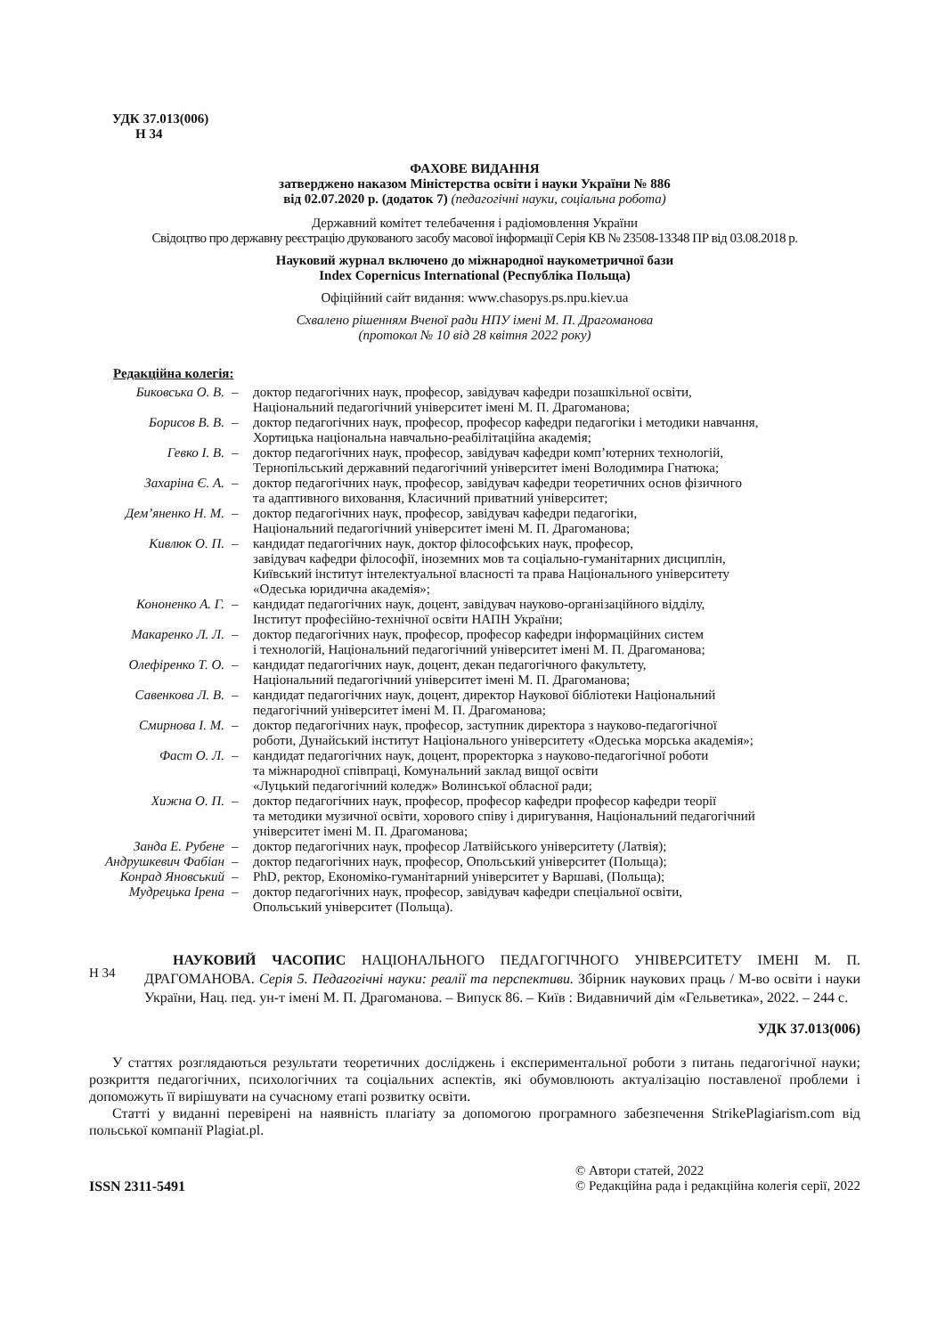УДК 37.013(006)
Н 34
ФАХОВЕ ВИДАННЯ
затверджено наказом Міністерства освіти і науки України № 886
від 02.07.2020 р. (додаток 7) (педагогічні науки, соціальна робота)
Державний комітет телебачення і радіомовлення України
Свідоцтво про державну реєстрацію друкованого засобу масової інформації Серія КВ № 23508-13348 ПР від 03.08.2018 р.
Науковий журнал включено до міжнародної наукометричної бази
Index Copernicus International (Республіка Польща)
Офіційний сайт видання: www.chasopys.ps.npu.kiev.ua
Схвалено рішенням Вченої ради НПУ імені М. П. Драгоманова
(протокол № 10 від 28 квітня 2022 року)
Редакційна колегія:
| Биковська О. В. | – | доктор педагогічних наук, професор, завідувач кафедри позашкільної освіти, Національний педагогічний університет імені М. П. Драгоманова; |
| Борисов В. В. | – | доктор педагогічних наук, професор, професор кафедри педагогіки і методики навчання, Хортицька національна навчально-реабілітаційна академія; |
| Гевко І. В. | – | доктор педагогічних наук, професор, завідувач кафедри комп’ютерних технологій, Тернопільський державний педагогічний університет імені Володимира Гнатюка; |
| Захаріна Є. А. | – | доктор педагогічних наук, професор, завідувач кафедри теоретичних основ фізичного та адаптивного виховання, Класичний приватний університет; |
| Дем’яненко Н. М. | – | доктор педагогічних наук, професор, завідувач кафедри педагогіки, Національний педагогічний університет імені М. П. Драгоманова; |
| Кивлюк О. П. | – | кандидат педагогічних наук, доктор філософських наук, професор, завідувач кафедри філософії, іноземних мов та соціально-гуманітарних дисциплін, Київський інститут інтелектуальної власності та права Національного університету «Одеська юридична академія»; |
| Кононенко А. Г. | – | кандидат педагогічних наук, доцент, завідувач науково-організаційного відділу, Інститут професійно-технічної освіти НАПН України; |
| Макаренко Л. Л. | – | доктор педагогічних наук, професор, професор кафедри інформаційних систем і технологій, Національний педагогічний університет імені М. П. Драгоманова; |
| Олефіренко Т. О. | – | кандидат педагогічних наук, доцент, декан педагогічного факультету, Національний педагогічний університет імені М. П. Драгоманова; |
| Савенкова Л. В. | – | кандидат педагогічних наук, доцент, директор Наукової бібліотеки Національний педагогічний університет імені М. П. Драгоманова; |
| Смирнова І. М. | – | доктор педагогічних наук, професор, заступник директора з науково-педагогічної роботи, Дунайський інститут Національного університету «Одеська морська академія»; |
| Фаст О. Л. | – | кандидат педагогічних наук, доцент, проректорка з науково-педагогічної роботи та міжнародної співпраці, Комунальний заклад вищої освіти «Луцький педагогічний коледж» Волинської обласної ради; |
| Хижна О. П. | – | доктор педагогічних наук, професор, професор кафедри професор кафедри теорії та методики музичної освіти, хорового співу і диригування, Національний педагогічний університет імені М. П. Драгоманова; |
| Занда Е. Рубене | – | доктор педагогічних наук, професор Латвійського університету (Латвія); |
| Андрушкевич Фабіан | – | доктор педагогічних наук, професор, Опольський університет (Польща); |
| Конрад Яновський | – | PhD, ректор, Економіко-гуманітарний університет у Варшаві, (Польща); |
| Мудрецька Ірена | – | доктор педагогічних наук, професор, завідувач кафедри спеціальної освіти, Опольський університет (Польща). |
Н 34
НАУКОВИЙ ЧАСОПИС НАЦІОНАЛЬНОГО ПЕДАГОГІЧНОГО УНІВЕРСИТЕТУ ІМЕНІ М. П. ДРАГОМАНОВА. Серія 5. Педагогічні науки: реалії та перспективи. Збірник наукових праць / М-во освіти і науки України, Нац. пед. ун-т імені М. П. Драгоманова. – Випуск 86. – Київ : Видавничий дім «Гельветика», 2022. – 244 с.
УДК 37.013(006)
У статтях розглядаються результати теоретичних досліджень і експериментальної роботи з питань педагогічної науки; розкриття педагогічних, психологічних та соціальних аспектів, які обумовлюють актуалізацію поставленої проблеми і допоможуть її вирішувати на сучасному етапі розвитку освіти.
Статті у виданні перевірені на наявність плагіату за допомогою програмного забезпечення StrikePlagiarism.com від польської компанії Plagiat.pl.
ISSN 2311-5491
© Автори статей, 2022
© Редакційна рада і редакційна колегія серії, 2022